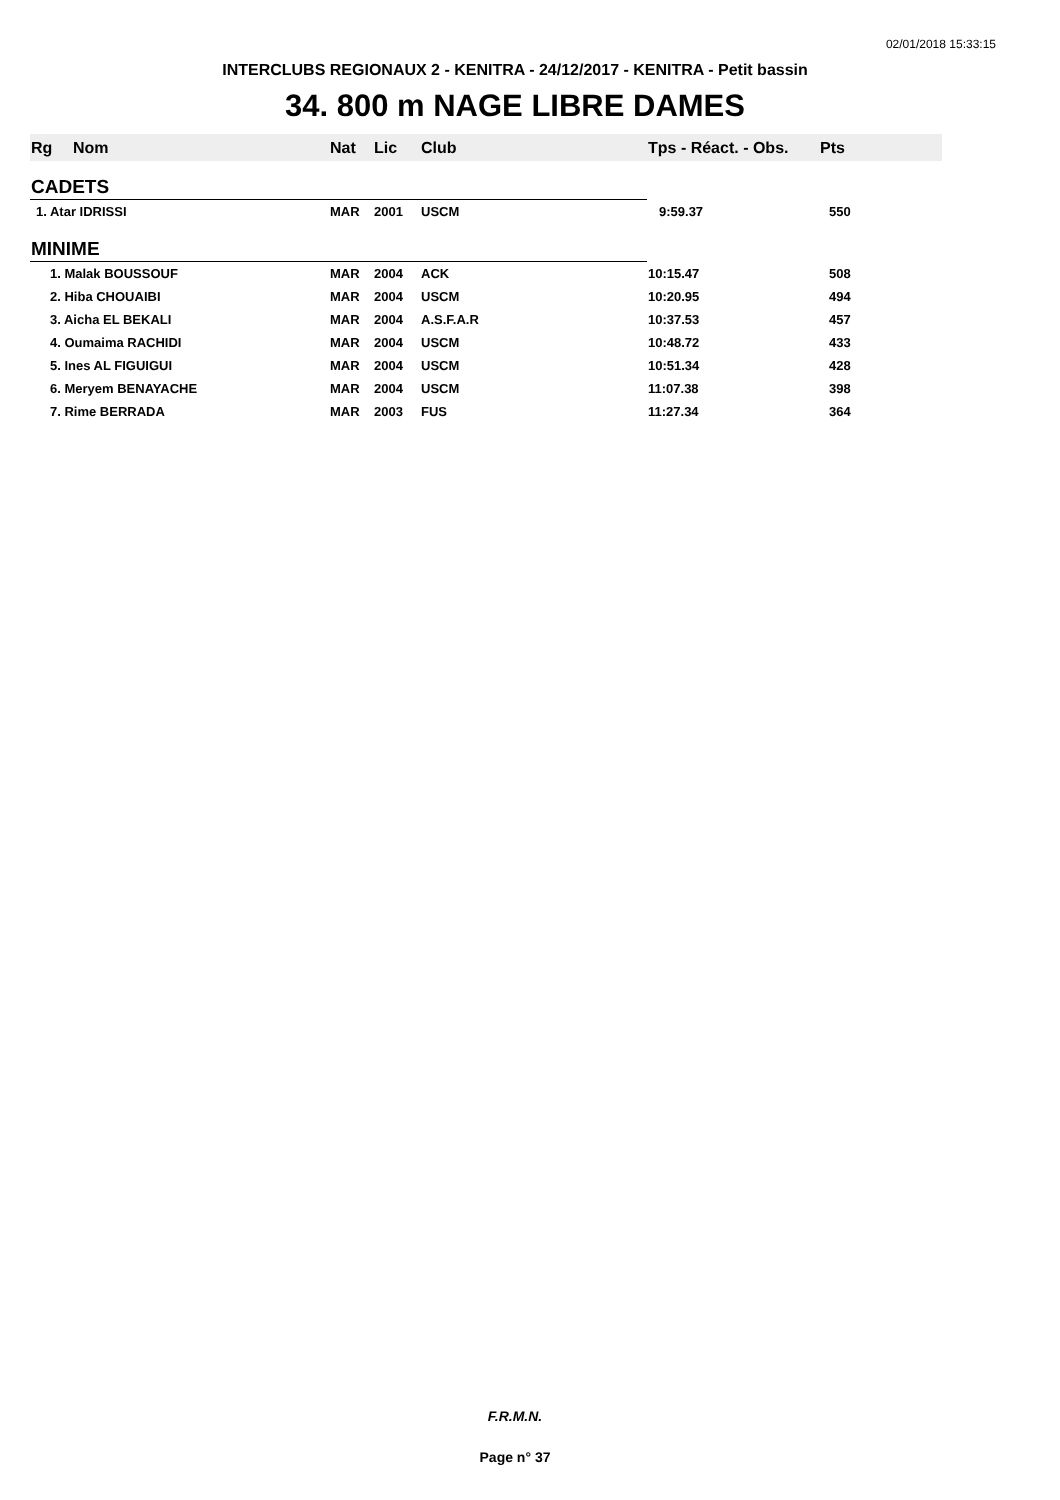02/01/2018 15:33:15
INTERCLUBS REGIONAUX 2 - KENITRA - 24/12/2017 - KENITRA - Petit bassin
34. 800 m NAGE LIBRE DAMES
| Rg | Nom | Nat | Lic | Club | Tps - Réact. - Obs. | Pts |
| --- | --- | --- | --- | --- | --- | --- |
| CADETS | | | | | | |
| 1. Atar IDRISSI | | MAR | 2001 | USCM | 9:59.37 | 550 |
| MINIME | | | | | | |
| 1. Malak BOUSSOUF | | MAR | 2004 | ACK | 10:15.47 | 508 |
| 2. Hiba CHOUAIBI | | MAR | 2004 | USCM | 10:20.95 | 494 |
| 3. Aicha EL BEKALI | | MAR | 2004 | A.S.F.A.R | 10:37.53 | 457 |
| 4. Oumaima RACHIDI | | MAR | 2004 | USCM | 10:48.72 | 433 |
| 5. Ines AL FIGUIGUI | | MAR | 2004 | USCM | 10:51.34 | 428 |
| 6. Meryem BENAYACHE | | MAR | 2004 | USCM | 11:07.38 | 398 |
| 7. Rime BERRADA | | MAR | 2003 | FUS | 11:27.34 | 364 |
F.R.M.N.
Page n° 37